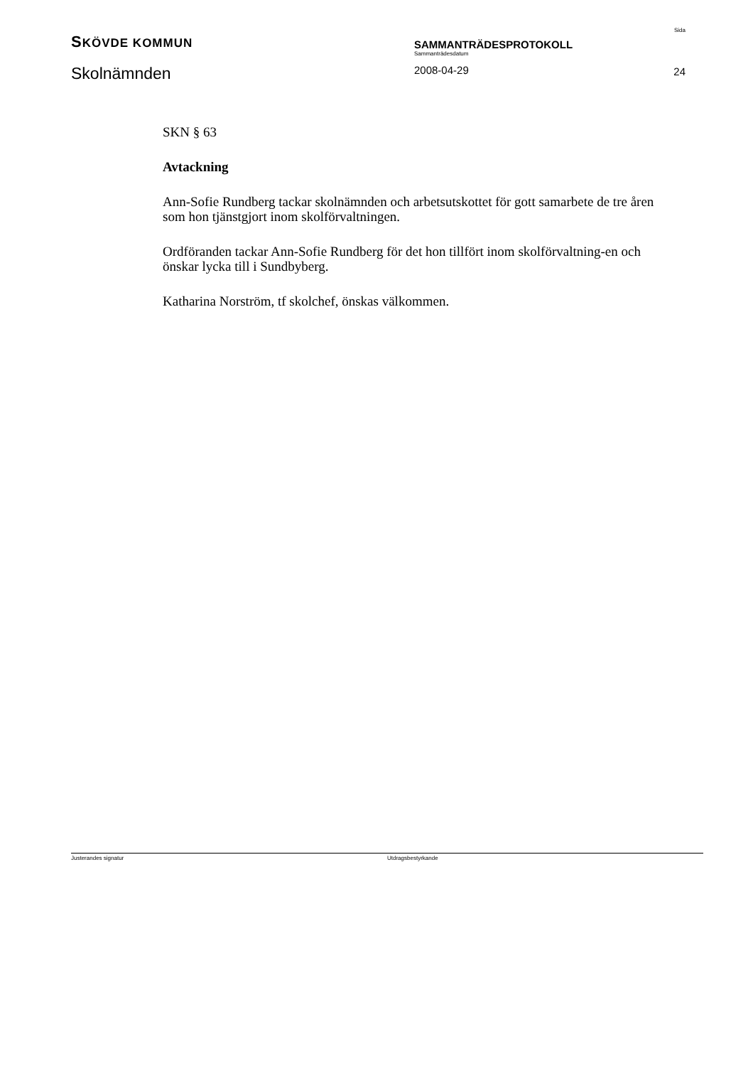SKÖVDE KOMMUN
Skolnämnden
SAMMANTRÄDESPROTOKOLL
Sammanträdesdatum
2008-04-29
Sida
24
SKN § 63
Avtackning
Ann-Sofie Rundberg tackar skolnämnden och arbetsutskottet för gott samarbete de tre åren som hon tjänstgjort inom skolförvaltningen.
Ordföranden tackar Ann-Sofie Rundberg för det hon tillfört inom skolförvaltning-en och önskar lycka till i Sundbyberg.
Katharina Norström, tf skolchef, önskas välkommen.
Justerandes signatur Utdragsbestyrkande